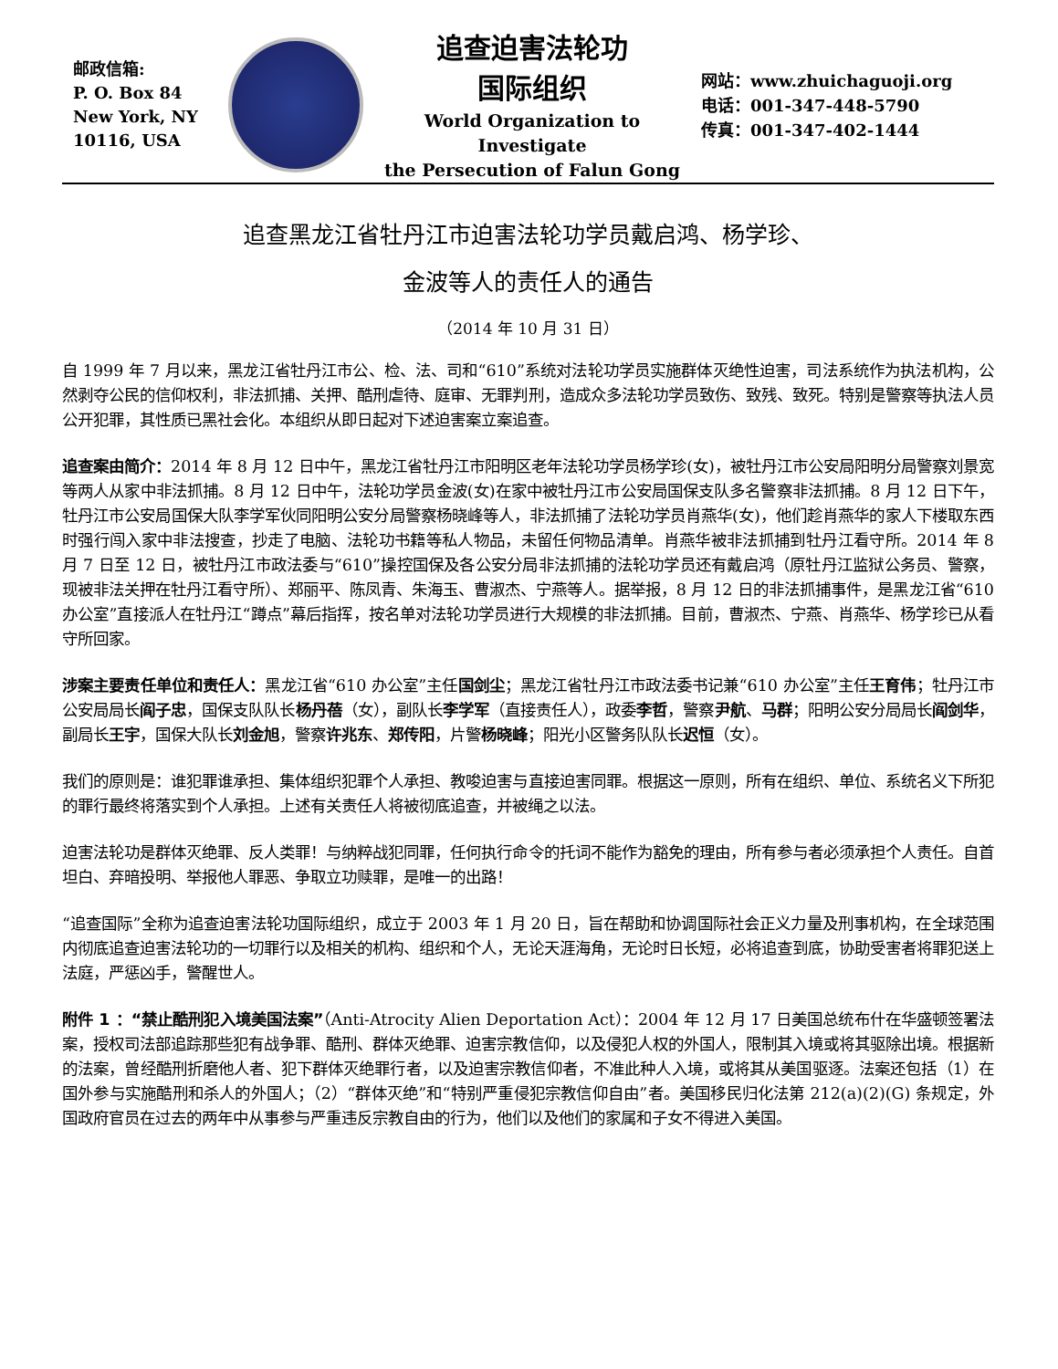邮政信箱:
P. O. Box 84
New York, NY
10116, USA
追查迫害法轮功
国际组织
World Organization to Investigate
the Persecution of Falun Gong
网站：www.zhuichaguoji.org
电话：001-347-448-5790
传真：001-347-402-1444
追查黑龙江省牡丹江市迫害法轮功学员戴启鸿、杨学珍、
金波等人的责任人的通告
（2014 年 10 月 31 日）
自 1999 年 7 月以来，黑龙江省牡丹江市公、检、法、司和“610”系统对法轮功学员实施群体灭绝性迫害，司法系统作为执法机构，公然剥夺公民的信仰权利，非法抓捕、关押、酷刑虐待、庭审、无罪判刑，造成众多法轮功学员致伤、致残、致死。特别是警察等执法人员公开犯罪，其性质已黑社会化。本组织从即日起对下述迫害案立案追查。
追查案由简介：2014 年 8 月 12 日中午，黑龙江省牡丹江市阳明区老年法轮功学员杨学珍(女)，被牡丹江市公安局阳明分局警察刘景宽等两人从家中非法抓捕。8 月 12 日中午，法轮功学员金波(女)在家中被牡丹江市公安局国保支队多名警察非法抓捕。8 月 12 日下午，牡丹江市公安局国保大队李学军伙同阳明公安分局警察杨晓峰等人，非法抓捕了法轮功学员肖燕华(女)，他们趁肖燕华的家人下楼取东西时强行闯入家中非法搜查，抄走了电脑、法轮功书籍等私人物品，未留任何物品清单。肖燕华被非法抓捕到牡丹江看守所。2014 年 8 月 7 日至 12 日，被牡丹江市政法委与“610”操控国保及各公安分局非法抓捕的法轮功学员还有戴启鸿（原牡丹江监狱公务员、警察，现被非法关押在牡丹江看守所）、郑丽平、陈凤青、朱海玉、曹淑杰、宁燕等人。据举报，8 月 12 日的非法抓捕事件，是黑龙江省“610 办公室”直接派人在牡丹江“蹲点”幕后指挥，按名单对法轮功学员进行大规模的非法抓捕。目前，曹淑杰、宁燕、肖燕华、杨学珍已从看守所回家。
涉案主要责任单位和责任人：黑龙江省“610 办公室”主任国剑尘；黑龙江省牡丹江市政法委书记兼“610 办公室”主任王育伟；牡丹江市公安局局长阎子忠，国保支队队长杨丹蓓（女），副队长李学军（直接责任人），政委李哲，警察尹航、马群；阳明公安分局局长阎剑华，副局长王宇，国保大队长刘金旭，警察许兆东、郑传阳，片警杨晓峰；阳光小区警务队队长迟恒（女）。
我们的原则是：谁犯罪谁承担、集体组织犯罪个人承担、教唆迫害与直接迫害同罪。根据这一原则，所有在组织、单位、系统名义下所犯的罪行最终将落实到个人承担。上述有关责任人将被彻底追查，并被绳之以法。
迫害法轮功是群体灭绝罪、反人类罪！与纳粹战犯同罪，任何执行命令的托词不能作为豁免的理由，所有参与者必须承担个人责任。自首坦白、弃暗投明、举报他人罪恶、争取立功赎罪，是唯一的出路！
“追查国际”全称为追查迫害法轮功国际组织，成立于 2003 年 1 月 20 日，旨在帮助和协调国际社会正义力量及刑事机构，在全球范围内彻底追查迫害法轮功的一切罪行以及相关的机构、组织和个人，无论天涯海角，无论时日长短，必将追查到底，协助受害者将罪犯送上法庭，严惩凶手，警醒世人。
附件 1 ：“禁止酷刑犯入境美国法案”（Anti-Atrocity Alien Deportation Act）：2004 年 12 月 17 日美国总统布什在华盛顿签署法案，授权司法部追踪那些犯有战争罪、酷刑、群体灭绝罪、迫害宗教信仰，以及侵犯人权的外国人，限制其入境或将其驱除出境。根据新的法案，曾经酷刑折磨他人者、犯下群体灭绝罪行者，以及迫害宗教信仰者，不准此种人入境，或将其从美国驱逐。法案还包括（1）在国外参与实施酷刑和杀人的外国人；（2）“群体灭绝”和“特别严重侵犯宗教信仰自由”者。美国移民归化法第 212(a)(2)(G) 条规定，外国政府官员在过去的两年中从事参与严重违反宗教自由的行为，他们以及他们的家属和子女不得进入美国。